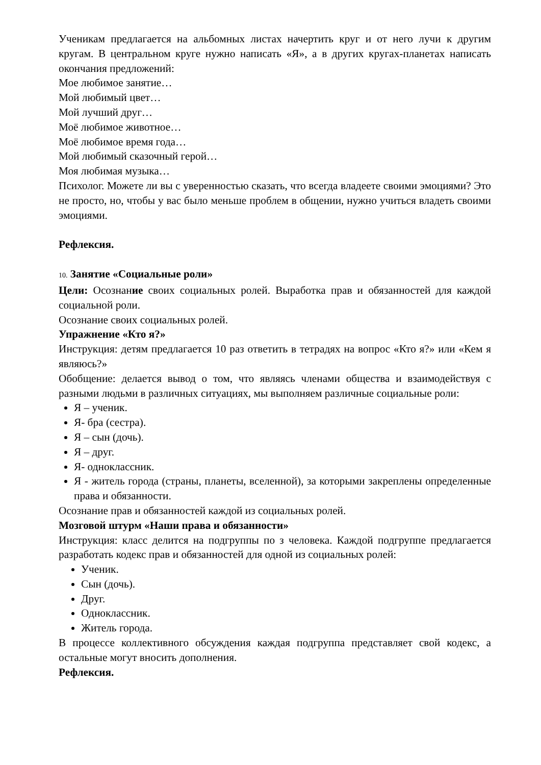Ученикам предлагается на альбомных листах начертить круг и от него лучи к другим кругам. В центральном круге нужно написать «Я», а в других кругах-планетах написать окончания предложений:
Мое любимое занятие…
Мой любимый цвет…
Мой лучший друг…
Моё любимое животное…
Моё любимое время года…
Мой любимый сказочный герой…
Моя любимая музыка…
Психолог. Можете ли вы с уверенностью сказать, что всегда владеете своими эмоциями? Это не просто, но, чтобы у вас было меньше проблем в общении, нужно учиться владеть своими эмоциями.
Рефлексия.
10. Занятие «Социальные роли»
Цели: Осознание своих социальных ролей. Выработка прав и обязанностей для каждой социальной роли.
Осознание своих социальных ролей.
Упражнение «Кто я?»
Инструкция: детям предлагается 10 раз ответить в тетрадях на вопрос «Кто я?» или «Кем я являюсь?»
Обобщение: делается вывод о том, что являясь членами общества и взаимодействуя с разными людьми в различных ситуациях, мы выполняем различные социальные роли:
Я – ученик.
Я- бра (сестра).
Я – сын (дочь).
Я – друг.
Я- одноклассник.
Я - житель города (страны, планеты, вселенной), за которыми закреплены определенные права и обязанности.
Осознание прав и обязанностей каждой из социальных ролей.
Мозговой штурм «Наши права и обязанности»
Инструкция: класс делится на подгруппы по з человека. Каждой подгруппе предлагается разработать кодекс прав и обязанностей для одной из социальных ролей:
Ученик.
Сын (дочь).
Друг.
Одноклассник.
Житель города.
В процессе коллективного обсуждения каждая подгруппа представляет свой кодекс, а остальные могут вносить дополнения.
Рефлексия.